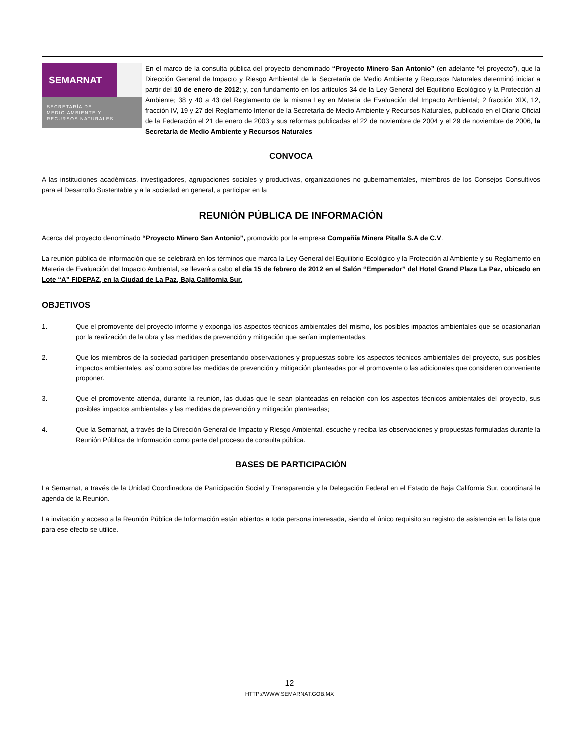SEMARNAT
SECRETARÍA DE
MEDIO AMBIENTE Y
RECURSOS NATURALES
En el marco de la consulta pública del proyecto denominado “Proyecto Minero San Antonio” (en adelante “el proyecto”), que la Dirección General de Impacto y Riesgo Ambiental de la Secretaría de Medio Ambiente y Recursos Naturales determinó iniciar a partir del 10 de enero de 2012; y, con fundamento en los artículos 34 de la Ley General del Equilibrio Ecológico y la Protección al Ambiente; 38 y 40 a 43 del Reglamento de la misma Ley en Materia de Evaluación del Impacto Ambiental; 2 fracción XIX, 12, fracción IV, 19 y 27 del Reglamento Interior de la Secretaría de Medio Ambiente y Recursos Naturales, publicado en el Diario Oficial de la Federación el 21 de enero de 2003 y sus reformas publicadas el 22 de noviembre de 2004 y el 29 de noviembre de 2006, la Secretaría de Medio Ambiente y Recursos Naturales
CONVOCA
A las instituciones académicas, investigadores, agrupaciones sociales y productivas, organizaciones no gubernamentales, miembros de los Consejos Consultivos para el Desarrollo Sustentable y a la sociedad en general, a participar en la
REUNIÓN PÚBLICA DE INFORMACIÓN
Acerca del proyecto denominado “Proyecto Minero San Antonio”, promovido por la empresa Compañía Minera Pitalla S.A de C.V.
La reunión pública de información que se celebrará en los términos que marca la Ley General del Equilibrio Ecológico y la Protección al Ambiente y su Reglamento en Materia de Evaluación del Impacto Ambiental, se llevará a cabo el día 15 de febrero de 2012 en el Salón “Emperador” del Hotel Grand Plaza La Paz, ubicado en Lote “A” FIDEPAZ, en la Ciudad de La Paz, Baja California Sur.
OBJETIVOS
1. Que el promovente del proyecto informe y exponga los aspectos técnicos ambientales del mismo, los posibles impactos ambientales que se ocasionarían por la realización de la obra y las medidas de prevención y mitigación que serían implementadas.
2. Que los miembros de la sociedad participen presentando observaciones y propuestas sobre los aspectos técnicos ambientales del proyecto, sus posibles impactos ambientales, así como sobre las medidas de prevención y mitigación planteadas por el promovente o las adicionales que consideren conveniente proponer.
3. Que el promovente atienda, durante la reunión, las dudas que le sean planteadas en relación con los aspectos técnicos ambientales del proyecto, sus posibles impactos ambientales y las medidas de prevención y mitigación planteadas;
4. Que la Semarnat, a través de la Dirección General de Impacto y Riesgo Ambiental, escuche y reciba las observaciones y propuestas formuladas durante la Reunión Pública de Información como parte del proceso de consulta pública.
BASES DE PARTICIPACIÓN
La Semarnat, a través de la Unidad Coordinadora de Participación Social y Transparencia y la Delegación Federal en el Estado de Baja California Sur, coordinará la agenda de la Reunión.
La invitación y acceso a la Reunión Pública de Información están abiertos a toda persona interesada, siendo el único requisito su registro de asistencia en la lista que para ese efecto se utilice.
12
HTTP://WWW.SEMARNAT.GOB.MX